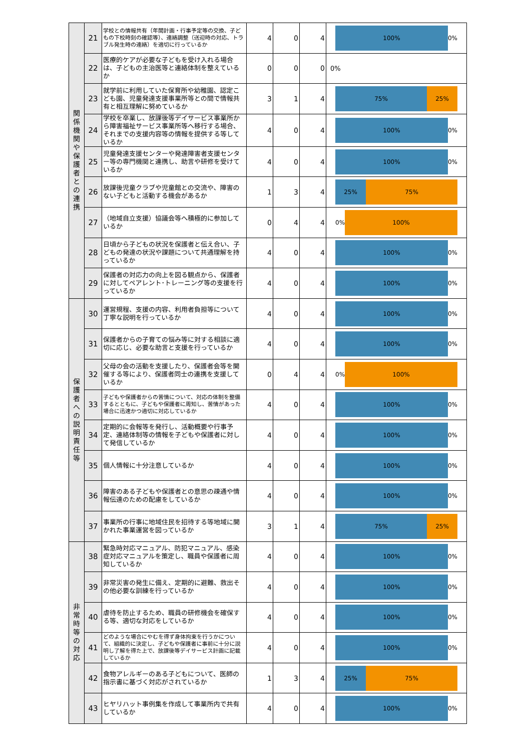| 関 係 機 関 や 保 護 者 と の 連 携 | 21 | 学校との情報共有（年間計画・行事予定等の交換、子どもの下校時刻の確認等）、連絡調整（送迎時の対応、トラブル発生時の連絡）を適切に行っているか | 4 | 0 | 4 | 100% 0% |
| | 22 | 医療的ケアが必要な子どもを受け入れる場合は、子どもの主治医等と連絡体制を整えているか | 0 | 0 | 0 | 0% |
| | 23 | 就学前に利用していた保育所や幼稚園、認定こども園、児童発達支援事業所等との間で情報共有と相互理解に努めているか | 3 | 1 | 4 | 75% 25% |
| | 24 | 学校を卒業し、放課後等デイサービス事業所から障害福祉サービス事業所等へ移行する場合、それまでの支援内容等の情報を提供する等しているか | 4 | 0 | 4 | 100% 0% |
| | 25 | 児童発達支援センターや発達障害者支援センター等の専門機関と連携し、助言や研修を受けているか | 4 | 0 | 4 | 100% 0% |
| | 26 | 放課後児童クラブや児童館との交流や、障害のない子どもと活動する機会があるか | 1 | 3 | 4 | 25% 75% |
| | 27 | （地域自立支援）協議会等へ積極的に参加しているか | 0 | 4 | 4 | 0% 100% |
| | 28 | 日頃から子どもの状況を保護者と伝え合い、子どもの発達の状況や課題について共通理解を持っているか | 4 | 0 | 4 | 100% 0% |
| | 29 | 保護者の対応力の向上を図る観点から、保護者に対してペアレント･トレーニング等の支援を行っているか | 4 | 0 | 4 | 100% 0% |
| 保 護 者 へ の 説 明 責 任 等 | 30 | 運営規程、支援の内容、利用者負担等について丁寧な説明を行っているか | 4 | 0 | 4 | 100% 0% |
| | 31 | 保護者からの子育ての悩み等に対する相談に適切に応じ、必要な助言と支援を行っているか | 4 | 0 | 4 | 100% 0% |
| | 32 | 父母の会の活動を支援したり、保護者会等を開催する等により、保護者同士の連携を支援しているか | 0 | 4 | 4 | 0% 100% |
| | 33 | 子どもや保護者からの苦情について、対応の体制を整備するとともに、子どもや保護者に周知し、苦情があった場合に迅速かつ適切に対応しているか | 4 | 0 | 4 | 100% 0% |
| | 34 | 定期的に会報等を発行し、活動概要や行事予定、連絡体制等の情報を子どもや保護者に対して発信しているか | 4 | 0 | 4 | 100% 0% |
| | 35 | 個人情報に十分注意しているか | 4 | 0 | 4 | 100% 0% |
| | 36 | 障害のある子どもや保護者との意思の疎通や情報伝達のための配慮をしているか | 4 | 0 | 4 | 100% 0% |
| | 37 | 事業所の行事に地域住民を招待する等地域に開かれた事業運営を図っているか | 3 | 1 | 4 | 75% 25% |
| 非 常 時 等 の 対 応 | 38 | 緊急時対応マニュアル、防犯マニュアル、感染症対応マニュアルを策定し、職員や保護者に周知しているか | 4 | 0 | 4 | 100% 0% |
| | 39 | 非常災害の発生に備え、定期的に避難、救出その他必要な訓練を行っているか | 4 | 0 | 4 | 100% 0% |
| | 40 | 虐待を防止するため、職員の研修機会を確保する等、適切な対応をしているか | 4 | 0 | 4 | 100% 0% |
| | 41 | どのような場合にやむを得ず身体拘束を行うかについて、組織的に決定し、子どもや保護者に事前に十分に説明し了解を得た上で、放課後等デイサービス計画に記載しているか | 4 | 0 | 4 | 100% 0% |
| | 42 | 食物アレルギーのある子どもについて、医師の指示書に基づく対応がされているか | 1 | 3 | 4 | 25% 75% |
| | 43 | ヒヤリハット事例集を作成して事業所内で共有しているか | 4 | 0 | 4 | 100% 0% |